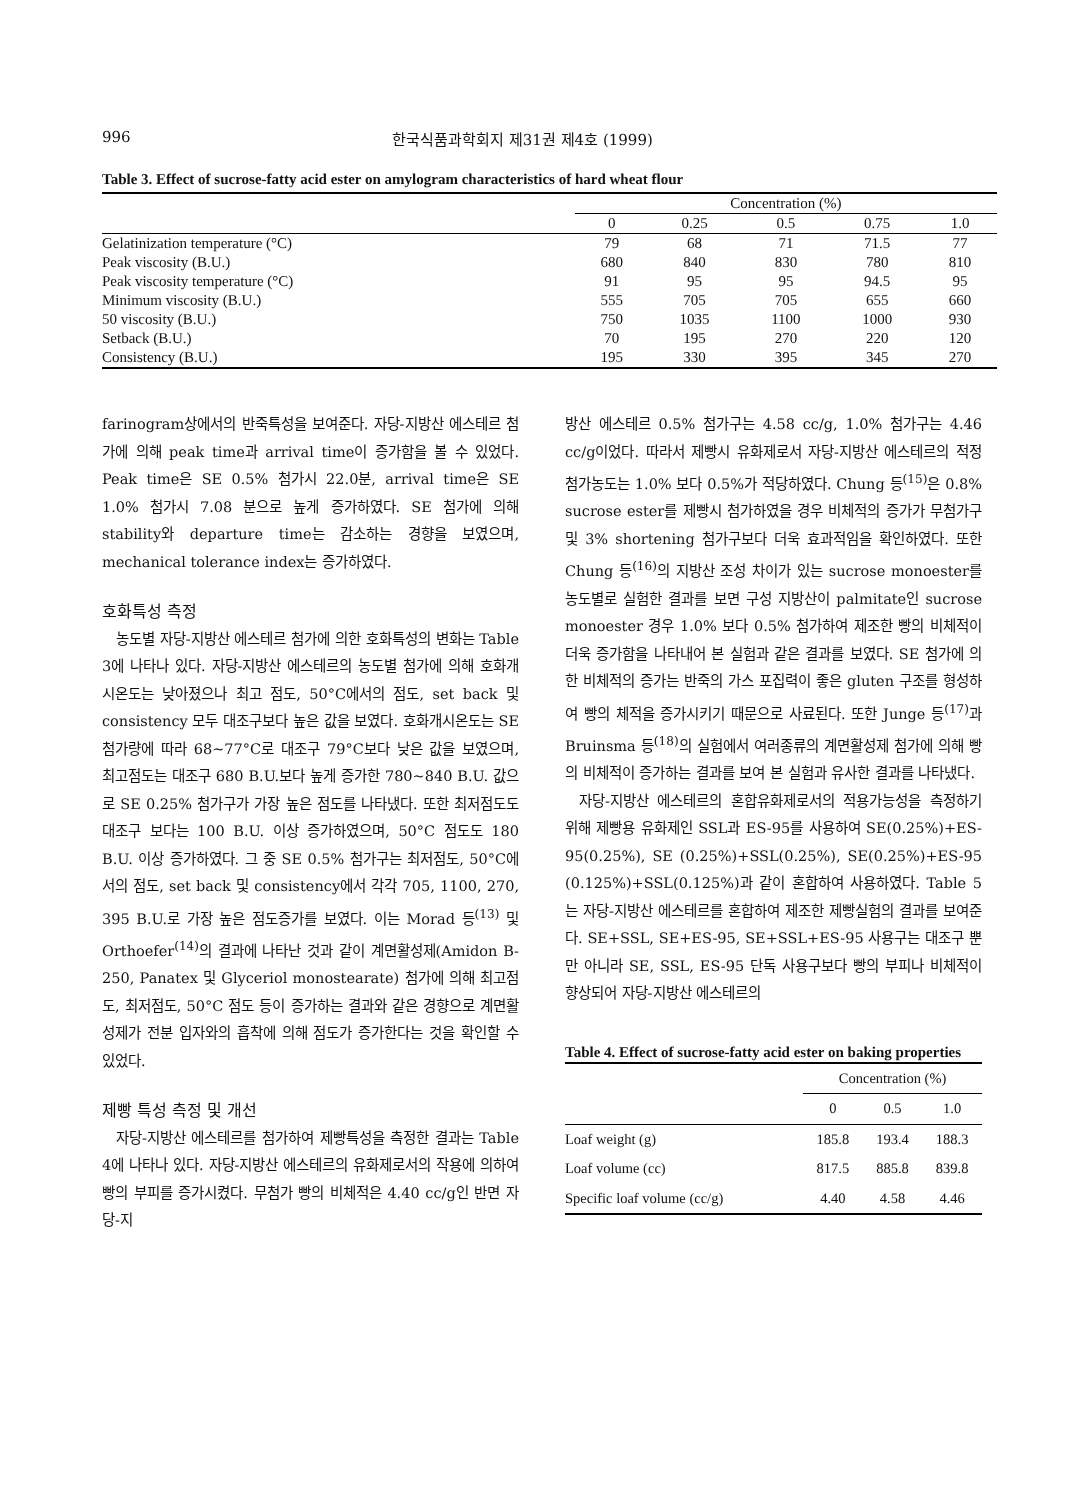996 한국식품과학회지 제31권 제4호 (1999)
Table 3. Effect of sucrose-fatty acid ester on amylogram characteristics of hard wheat flour
| | Concentration (%) | | | | |
| --- | --- | --- | --- | --- | --- |
| | 0 | 0.25 | 0.5 | 0.75 | 1.0 |
| Gelatinization temperature (°C) | 79 | 68 | 71 | 71.5 | 77 |
| Peak viscosity (B.U.) | 680 | 840 | 830 | 780 | 810 |
| Peak viscosity temperature (°C) | 91 | 95 | 95 | 94.5 | 95 |
| Minimum viscosity (B.U.) | 555 | 705 | 705 | 655 | 660 |
| 50 viscosity (B.U.) | 750 | 1035 | 1100 | 1000 | 930 |
| Setback (B.U.) | 70 | 195 | 270 | 220 | 120 |
| Consistency (B.U.) | 195 | 330 | 395 | 345 | 270 |
farinogram상에서의 반죽특성을 보여준다. 자당-지방산 에스테르 첨가에 의해 peak time과 arrival time이 증가함을 볼 수 있었다. Peak time은 SE 0.5% 첨가시 22.0분, arrival time은 SE 1.0% 첨가시 7.08 분으로 높게 증가하였다. SE 첨가에 의해 stability와 departure time는 감소하는 경향을 보였으며, mechanical tolerance index는 증가하였다.
호화특성 측정
농도별 자당-지방산 에스테르 첨가에 의한 호화특성의 변화는 Table 3에 나타나 있다. 자당-지방산 에스테르의 농도별 첨가에 의해 호화개시온도는 낮아졌으나 최고 점도, 50°C에서의 점도, set back 및 consistency 모두 대조구보다 높은 값을 보였다. 호화개시온도는 SE 첨가량에 따라 68~77°C로 대조구 79°C보다 낮은 값을 보였으며, 최고점도는 대조구 680 B.U.보다 높게 증가한 780~840 B.U. 값으로 SE 0.25% 첨가구가 가장 높은 점도를 나타냈다. 또한 최저점도도 대조구 보다는 100 B.U. 이상 증가하였으며, 50°C 점도도 180 B.U. 이상 증가하였다. 그 중 SE 0.5% 첨가구는 최저점도, 50°C에서의 점도, set back 및 consistency에서 각각 705, 1100, 270, 395 B.U.로 가장 높은 점도증가를 보였다. 이는 Morad 등<sup>(13)</sup> 및 Orthoefer<sup>(14)</sup>의 결과에 나타난 것과 같이 계면활성제(Amidon B-250, Panatex 및 Glyceriol monostearate) 첨가에 의해 최고점도, 최저점도, 50°C 점도 등이 증가하는 결과와 같은 경향으로 계면활성제가 전분 입자와의 흡착에 의해 점도가 증가한다는 것을 확인할 수 있었다.
제빵 특성 측정 및 개선
자당-지방산 에스테르를 첨가하여 제빵특성을 측정한 결과는 Table 4에 나타나 있다. 자당-지방산 에스테르의 유화제로서의 작용에 의하여 빵의 부피를 증가시켰다. 무첨가 빵의 비체적은 4.40 cc/g인 반면 자당-지
방산 에스테르 0.5% 첨가구는 4.58 cc/g, 1.0% 첨가구는 4.46 cc/g이었다. 따라서 제빵시 유화제로서 자당-지방산 에스테르의 적정 첨가농도는 1.0% 보다 0.5%가 적당하였다. Chung 등<sup>(15)</sup>은 0.8% sucrose ester를 제빵시 첨가하였을 경우 비체적의 증가가 무첨가구 및 3% shortening 첨가구보다 더욱 효과적임을 확인하였다. 또한 Chung 등<sup>(16)</sup>의 지방산 조성 차이가 있는 sucrose monoester를 농도별로 실험한 결과를 보면 구성 지방산이 palmitate인 sucrose monoester 경우 1.0% 보다 0.5% 첨가하여 제조한 빵의 비체적이 더욱 증가함을 나타내어 본 실험과 같은 결과를 보였다. SE 첨가에 의한 비체적의 증가는 반죽의 가스 포집력이 좋은 gluten 구조를 형성하여 빵의 체적을 증가시키기 때문으로 사료된다. 또한 Junge 등<sup>(17)</sup>과 Bruinsma 등<sup>(18)</sup>의 실험에서 여러종류의 계면활성제 첨가에 의해 빵의 비체적이 증가하는 결과를 보여 본 실험과 유사한 결과를 나타냈다.
자당-지방산 에스테르의 혼합유화제로서의 적용가능성을 측정하기 위해 제빵용 유화제인 SSL과 ES-95를 사용하여 SE(0.25%)+ES-95(0.25%), SE (0.25%)+SSL(0.25%), SE(0.25%)+ES-95 (0.125%)+SSL(0.125%)과 같이 혼합하여 사용하였다. Table 5는 자당-지방산 에스테르를 혼합하여 제조한 제빵실험의 결과를 보여준다. SE+SSL, SE+ES-95, SE+SSL+ES-95 사용구는 대조구 뿐만 아니라 SE, SSL, ES-95 단독 사용구보다 빵의 부피나 비체적이 향상되어 자당-지방산 에스테르의
Table 4. Effect of sucrose-fatty acid ester on baking properties
| | Concentration (%) | | |
| --- | --- | --- | --- |
| | 0 | 0.5 | 1.0 |
| Loaf weight (g) | 185.8 | 193.4 | 188.3 |
| Loaf volume (cc) | 817.5 | 885.8 | 839.8 |
| Specific loaf volume (cc/g) | 4.40 | 4.58 | 4.46 |